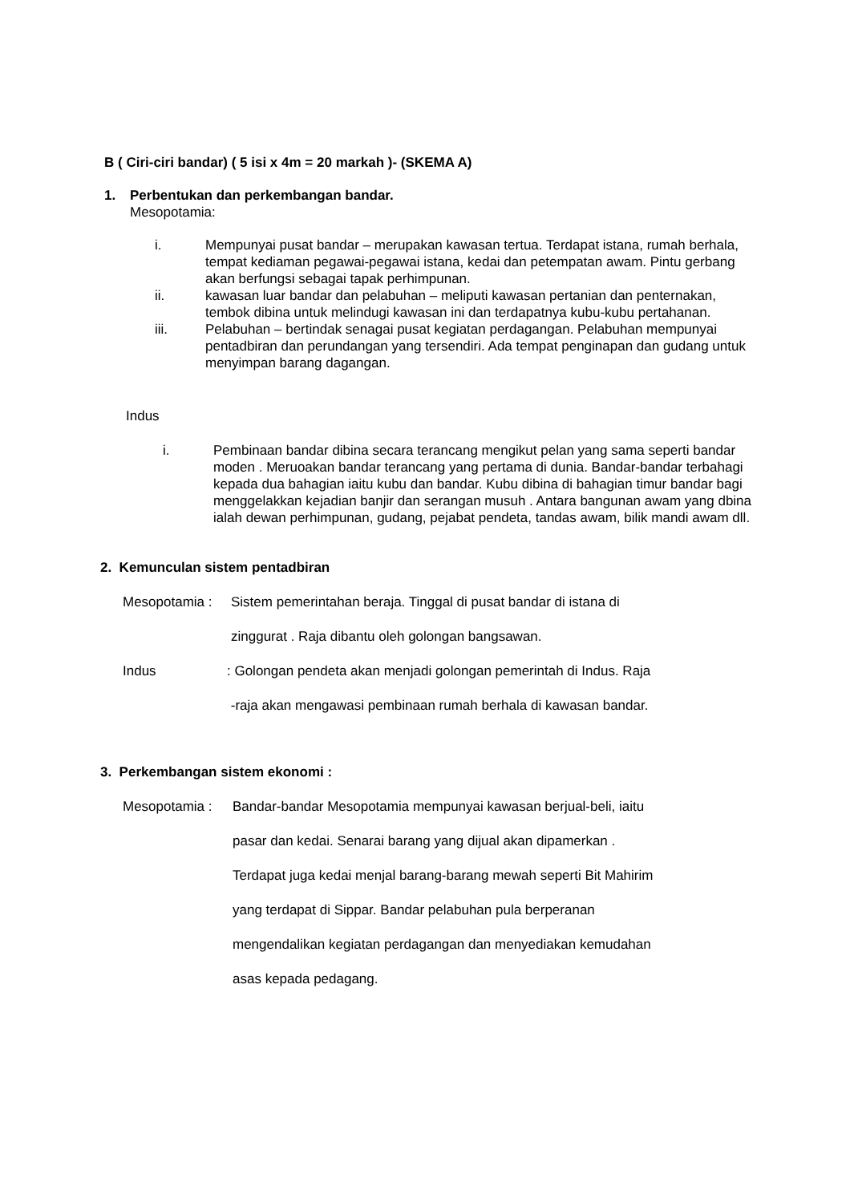B ( Ciri-ciri bandar) ( 5 isi x 4m = 20 markah )- (SKEMA A)
1. Perbentukan dan perkembangan bandar.
Mesopotamia:
i. Mempunyai pusat bandar – merupakan kawasan tertua. Terdapat istana, rumah berhala, tempat kediaman pegawai-pegawai istana, kedai dan petempatan awam. Pintu gerbang akan berfungsi sebagai tapak perhimpunan.
ii. kawasan luar bandar dan pelabuhan – meliputi kawasan pertanian dan penternakan, tembok dibina untuk melindugi kawasan ini dan terdapatnya kubu-kubu pertahanan.
iii. Pelabuhan – bertindak senagai pusat kegiatan perdagangan. Pelabuhan mempunyai pentadbiran dan perundangan yang tersendiri. Ada tempat penginapan dan gudang untuk menyimpan barang dagangan.
Indus
i. Pembinaan bandar dibina secara terancang mengikut pelan yang sama seperti bandar moden . Meruoakan bandar terancang yang pertama di dunia. Bandar-bandar terbahagi kepada dua bahagian iaitu kubu dan bandar. Kubu dibina di bahagian timur bandar bagi menggelakkan kejadian banjir dan serangan musuh . Antara bangunan awam yang dbina ialah dewan perhimpunan, gudang, pejabat pendeta, tandas awam, bilik mandi awam dll.
2. Kemunculan sistem pentadbiran
Mesopotamia : Sistem pemerintahan beraja. Tinggal di pusat bandar di istana di
zinggurat . Raja dibantu oleh golongan bangsawan.
Indus : Golongan pendeta akan menjadi golongan pemerintah di Indus. Raja
-raja akan mengawasi pembinaan rumah berhala di kawasan bandar.
3. Perkembangan sistem ekonomi :
Mesopotamia : Bandar-bandar Mesopotamia mempunyai kawasan berjual-beli, iaitu
pasar dan kedai. Senarai barang yang dijual akan dipamerkan .
Terdapat juga kedai menjal barang-barang mewah seperti Bit Mahirim
yang terdapat di Sippar. Bandar pelabuhan pula berperanan
mengendalikan kegiatan perdagangan dan menyediakan kemudahan
asas kepada pedagang.